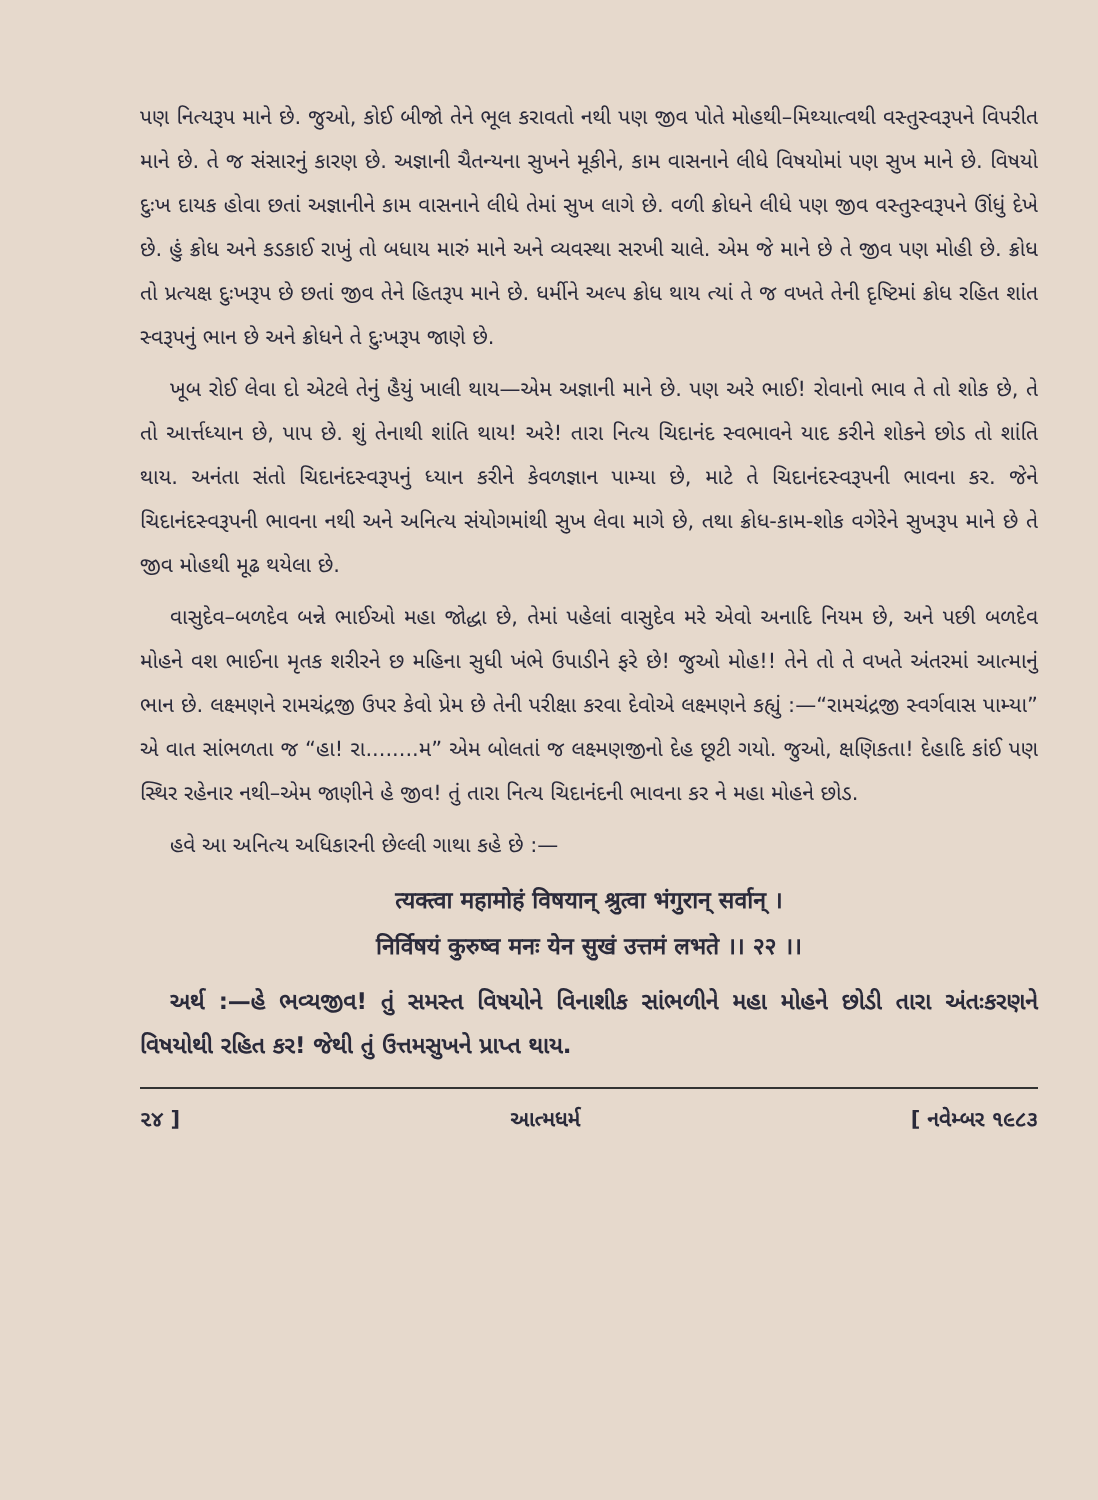પણ નિત્યરૂપ માને છે. જુઓ, કોઈ બીજો તેને ભૂલ કરાવતો નથી પણ જીવ પોતે મોહથી–મિથ્યાત્વથી વસ્તુસ્વરૂપને વિપરીત માને છે. તે જ સંસારનું કારણ છે. અજ્ઞાની ચૈતન્યના સુખને મૂકીને, કામ વાસનાને લીધે વિષયોમાં પણ સુખ માને છે. વિષયો દુઃખ દાયક હોવા છતાં અજ્ઞાનીને કામ વાસનાને લીધે તેમાં સુખ લાગે છે. વળી ક્રોધને લીધે પણ જીવ વસ્તુસ્વરૂપને ઊંધું દેખે છે. હું ક્રોધ અને કડકાઈ રાખું તો બધાય મારું માને અને વ્યવસ્થા સરખી ચાલે. એમ જે માને છે તે જીવ પણ મોહી છે. ક્રોધ તો પ્રત્યક્ષ દુઃખરૂપ છે છતાં જીવ તેને હિતરૂપ માને છે. ધર્મીને અલ્પ ક્રોધ થાય ત્યાં તે જ વખતે તેની દૃષ્ટિમાં ક્રોધ રહિત શાંત સ્વરૂપનું ભાન છે અને ક્રોધને તે દુઃખરૂપ જાણે છે.
ખૂબ રોઈ લેવા દો એટલે તેનું હૈયું ખાલી થાય—એમ અજ્ઞાની માને છે. પણ અરે ભાઈ! રોવાનો ભાવ તે તો શોક છે, તે તો આર્ત્તધ્યાન છે, પાપ છે. શું તેનાથી શાંતિ થાય! અરે! તારા નિત્ય ચિદાનંદ સ્વભાવને યાદ કરીને શોકને છોડ તો શાંતિ થાય. અનંતા સંતો ચિદાનંદસ્વરૂપનું ધ્યાન કરીને કેવળજ્ઞાન પામ્યા છે, માટે તે ચિદાનંદસ્વરૂપની ભાવના કર. જેને ચિદાનંદસ્વરૂપની ભાવના નથી અને અનિત્ય સંયોગમાંથી સુખ લેવા માગે છે, તથા ક્રોધ-કામ-શોક વગેરેને સુખરૂપ માને છે તે જીવ મોહથી મૂઢ થયેલા છે.
વાસુદેવ–બળદેવ બન્ને ભાઈઓ મહા જોદ્ધા છે, તેમાં પહેલાં વાસુદેવ મરે એવો અનાદિ નિયમ છે, અને પછી બળદેવ મોહને વશ ભાઈના મૃતક શરીરને છ મહિના સુધી ખંભે ઉપાડીને ફરે છે! જુઓ મોહ!! તેને તો તે વખતે અંતરમાં આત્માનું ભાન છે. લક્ષ્મણને રામચંદ્રજી ઉપર કેવો પ્રેમ છે તેની પરીક્ષા કરવા દેવોએ લક્ષ્મણને કહ્યું :—“રામચંદ્રજી સ્વર્ગવાસ પામ્યા” એ વાત સાંભળતા જ “હા! રા........મ” એમ બોલતાં જ લક્ષ્મણજીનો દેહ છૂટી ગયો. જુઓ, ક્ષણિકતા! દેહાદિ કાંઈ પણ સ્થિર રહેનાર નથી–એમ જાણીને હે જીવ! તું તારા નિત્ય ચિદાનંદની ભાવના કર ને મહા મોહને છોડ.
હવે આ અનિત્ય અધિકારની છેલ્લી ગાથા કહે છે :—
त्यक्त्वा महामोहं विषयान् श्रुत्वा भंगुरान् सर्वान् ।
निर्विषयं कुरुष्व मनः येन सुखं उत्तमं लभते ।। २२ ।।
અર્થ :—હે ભવ્યજીવ! તું સમસ્ત વિષયોને વિનાશીક સાંભળીને મહા મોહને છોડી તારા અંતઃકરણને વિષયોથી રહિત કર! જેથી તું ઉત્તમસુખને પ્રાપ્ત થાય.
૨૪ ] આત્મધર્મ [ નવેમ્બર ૧૯૮૩